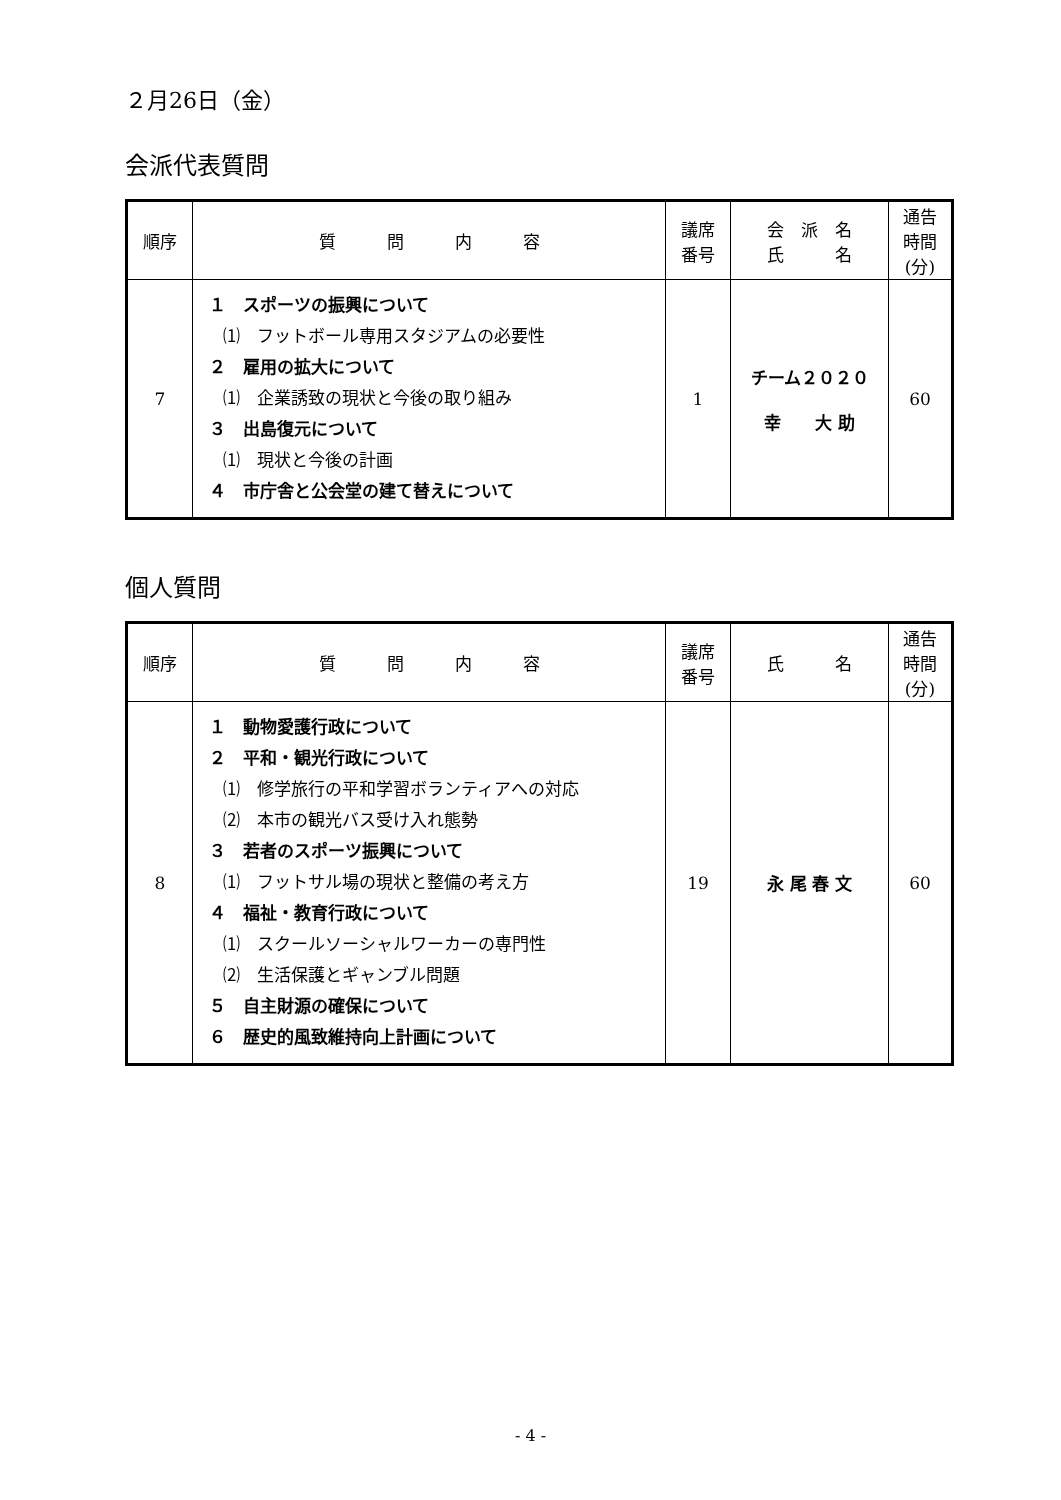２月26日（金）
会派代表質問
| 順序 | 質 問 内 容 | 議席 番号 | 会 派 名 氏 名 | 通告 時間 (分) |
| --- | --- | --- | --- | --- |
| 7 | １ スポーツの振興について ⑴ フットボール専用スタジアムの必要性 ２ 雇用の拡大について ⑴ 企業誘致の現状と今後の取り組み ３ 出島復元について ⑴ 現状と今後の計画 ４ 市庁舎と公会堂の建て替えについて | 1 | チーム２０２０ 幸 大 助 | 60 |
個人質問
| 順序 | 質 問 内 容 | 議席 番号 | 氏 名 | 通告 時間 (分) |
| --- | --- | --- | --- | --- |
| 8 | １ 動物愛護行政について ２ 平和・観光行政について ⑴ 修学旅行の平和学習ボランティアへの対応 ⑵ 本市の観光バス受け入れ態勢 ３ 若者のスポーツ振興について ⑴ フットサル場の現状と整備の考え方 ４ 福祉・教育行政について ⑴ スクールソーシャルワーカーの専門性 ⑵ 生活保護とギャンブル問題 ５ 自主財源の確保について ６ 歴史的風致維持向上計画について | 19 | 永 尾 春 文 | 60 |
- 4 -